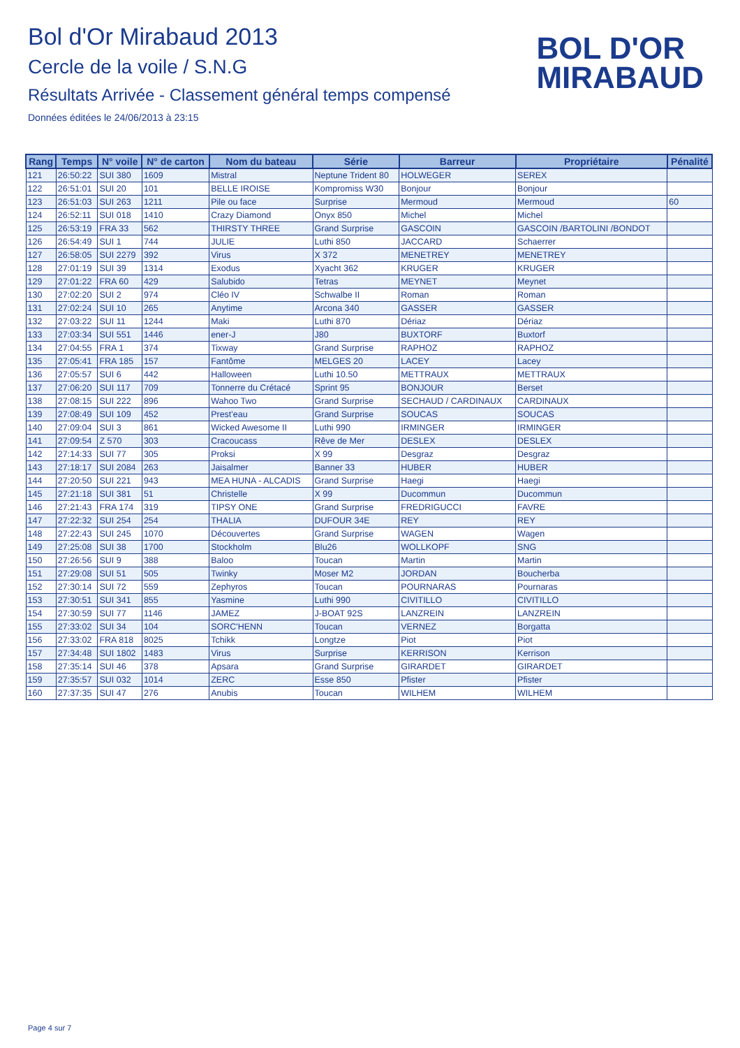Bol d'Or Mirabaud 2013
Cercle de la voile / S.N.G
Résultats Arrivée - Classement général temps compensé
Données éditées le 24/06/2013 à 23:15
BOL D'OR
MIRABAUD
| Rang | Temps | N° voile | N° de carton | Nom du bateau | Série | Barreur | Propriétaire | Pénalité |
| --- | --- | --- | --- | --- | --- | --- | --- | --- |
| 121 | 26:50:22 | SUI 380 | 1609 | Mistral | Neptune Trident 80 | HOLWEGER | SEREX | |
| 122 | 26:51:01 | SUI 20 | 101 | BELLE IROISE | Kompromiss W30 | Bonjour | Bonjour | |
| 123 | 26:51:03 | SUI 263 | 1211 | Pile ou face | Surprise | Mermoud | Mermoud | 60 |
| 124 | 26:52:11 | SUI 018 | 1410 | Crazy Diamond | Onyx 850 | Michel | Michel | |
| 125 | 26:53:19 | FRA 33 | 562 | THIRSTY THREE | Grand Surprise | GASCOIN | GASCOIN /BARTOLINI /BONDOT | |
| 126 | 26:54:49 | SUI 1 | 744 | JULIE | Luthi 850 | JACCARD | Schaerrer | |
| 127 | 26:58:05 | SUI 2279 | 392 | Virus | X 372 | MENETREY | MENETREY | |
| 128 | 27:01:19 | SUI 39 | 1314 | Exodus | Xyacht 362 | KRUGER | KRUGER | |
| 129 | 27:01:22 | FRA 60 | 429 | Salubido | Tetras | MEYNET | Meynet | |
| 130 | 27:02:20 | SUI 2 | 974 | Cléo IV | Schwalbe II | Roman | Roman | |
| 131 | 27:02:24 | SUI 10 | 265 | Anytime | Arcona 340 | GASSER | GASSER | |
| 132 | 27:03:22 | SUI 11 | 1244 | Maki | Luthi 870 | Dériaz | Dériaz | |
| 133 | 27:03:34 | SUI 551 | 1446 | ener-J | J80 | BUXTORF | Buxtorf | |
| 134 | 27:04:55 | FRA 1 | 374 | Tixway | Grand Surprise | RAPHOZ | RAPHOZ | |
| 135 | 27:05:41 | FRA 185 | 157 | Fantôme | MELGES 20 | LACEY | Lacey | |
| 136 | 27:05:57 | SUI 6 | 442 | Halloween | Luthi 10.50 | METTRAUX | METTRAUX | |
| 137 | 27:06:20 | SUI 117 | 709 | Tonnerre du Crétacé | Sprint 95 | BONJOUR | Berset | |
| 138 | 27:08:15 | SUI 222 | 896 | Wahoo Two | Grand Surprise | SECHAUD / CARDINAUX | CARDINAUX | |
| 139 | 27:08:49 | SUI 109 | 452 | Prest'eau | Grand Surprise | SOUCAS | SOUCAS | |
| 140 | 27:09:04 | SUI 3 | 861 | Wicked Awesome II | Luthi 990 | IRMINGER | IRMINGER | |
| 141 | 27:09:54 | Z 570 | 303 | Cracoucass | Rêve de Mer | DESLEX | DESLEX | |
| 142 | 27:14:33 | SUI 77 | 305 | Proksi | X 99 | Desgraz | Desgraz | |
| 143 | 27:18:17 | SUI 2084 | 263 | Jaisalmer | Banner 33 | HUBER | HUBER | |
| 144 | 27:20:50 | SUI 221 | 943 | MEA HUNA - ALCADIS | Grand Surprise | Haegi | Haegi | |
| 145 | 27:21:18 | SUI 381 | 51 | Christelle | X 99 | Ducommun | Ducommun | |
| 146 | 27:21:43 | FRA 174 | 319 | TIPSY ONE | Grand Surprise | FREDRIGUCCI | FAVRE | |
| 147 | 27:22:32 | SUI 254 | 254 | THALIA | DUFOUR 34E | REY | REY | |
| 148 | 27:22:43 | SUI 245 | 1070 | Découvertes | Grand Surprise | WAGEN | Wagen | |
| 149 | 27:25:08 | SUI 38 | 1700 | Stockholm | Blu26 | WOLLKOPF | SNG | |
| 150 | 27:26:56 | SUI 9 | 388 | Baloo | Toucan | Martin | Martin | |
| 151 | 27:29:08 | SUI 51 | 505 | Twinky | Moser M2 | JORDAN | Boucherba | |
| 152 | 27:30:14 | SUI 72 | 559 | Zephyros | Toucan | POURNARAS | Pournaras | |
| 153 | 27:30:51 | SUI 341 | 855 | Yasmine | Luthi 990 | CIVITILLO | CIVITILLO | |
| 154 | 27:30:59 | SUI 77 | 1146 | JAMEZ | J-BOAT 92S | LANZREIN | LANZREIN | |
| 155 | 27:33:02 | SUI 34 | 104 | SORC'HENN | Toucan | VERNEZ | Borgatta | |
| 156 | 27:33:02 | FRA 818 | 8025 | Tchikk | Longtze | Piot | Piot | |
| 157 | 27:34:48 | SUI 1802 | 1483 | Virus | Surprise | KERRISON | Kerrison | |
| 158 | 27:35:14 | SUI 46 | 378 | Apsara | Grand Surprise | GIRARDET | GIRARDET | |
| 159 | 27:35:57 | SUI 032 | 1014 | ZERC | Esse 850 | Pfister | Pfister | |
| 160 | 27:37:35 | SUI 47 | 276 | Anubis | Toucan | WILHEM | WILHEM | |
Page 4 sur 7